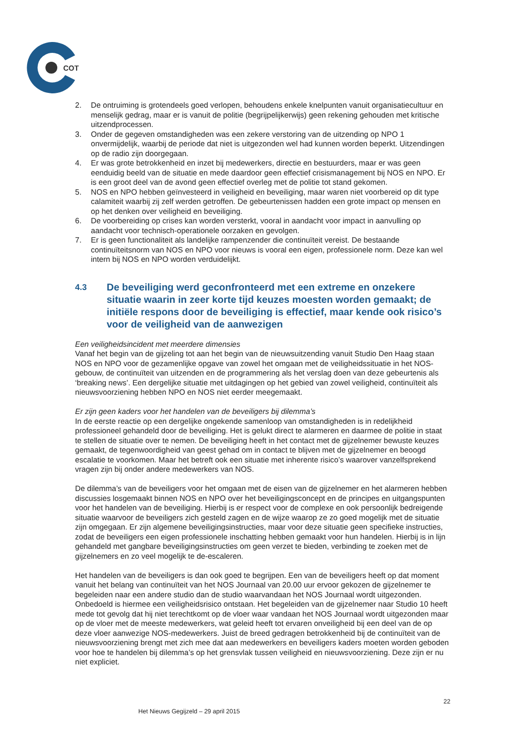COT
2. De ontruiming is grotendeels goed verlopen, behoudens enkele knelpunten vanuit organisatiecultuur en menselijk gedrag, maar er is vanuit de politie (begrijpelijkerwijs) geen rekening gehouden met kritische uitzendprocessen.
3. Onder de gegeven omstandigheden was een zekere verstoring van de uitzending op NPO 1 onvermijdelijk, waarbij de periode dat niet is uitgezonden wel had kunnen worden beperkt. Uitzendingen op de radio zijn doorgegaan.
4. Er was grote betrokkenheid en inzet bij medewerkers, directie en bestuurders, maar er was geen eenduidig beeld van de situatie en mede daardoor geen effectief crisismanagement bij NOS en NPO. Er is een groot deel van de avond geen effectief overleg met de politie tot stand gekomen.
5. NOS en NPO hebben geïnvesteerd in veiligheid en beveiliging, maar waren niet voorbereid op dit type calamiteit waarbij zij zelf werden getroffen. De gebeurtenissen hadden een grote impact op mensen en op het denken over veiligheid en beveiliging.
6. De voorbereiding op crises kan worden versterkt, vooral in aandacht voor impact in aanvulling op aandacht voor technisch-operationele oorzaken en gevolgen.
7. Er is geen functionaliteit als landelijke rampenzender die continuïteit vereist. De bestaande continuïteitsnorm van NOS en NPO voor nieuws is vooral een eigen, professionele norm. Deze kan wel intern bij NOS en NPO worden verduidelijkt.
4.3 De beveiliging werd geconfronteerd met een extreme en onzekere situatie waarin in zeer korte tijd keuzes moesten worden gemaakt; de initiële respons door de beveiliging is effectief, maar kende ook risico’s voor de veiligheid van de aanwezigen
Een veiligheidsincident met meerdere dimensies
Vanaf het begin van de gijzeling tot aan het begin van de nieuwsuitzending vanuit Studio Den Haag staan NOS en NPO voor de gezamenlijke opgave van zowel het omgaan met de veiligheidssituatie in het NOS-gebouw, de continuïteit van uitzenden en de programmering als het verslag doen van deze gebeurtenis als ‘breaking news’. Een dergelijke situatie met uitdagingen op het gebied van zowel veiligheid, continuïteit als nieuwsvoorziening hebben NPO en NOS niet eerder meegemaakt.
Er zijn geen kaders voor het handelen van de beveiligers bij dilemma’s
In de eerste reactie op een dergelijke ongekende samenloop van omstandigheden is in redelijkheid professioneel gehandeld door de beveiliging. Het is gelukt direct te alarmeren en daarmee de politie in staat te stellen de situatie over te nemen. De beveiliging heeft in het contact met de gijzelnemer bewuste keuzes gemaakt, de tegenwoordigheid van geest gehad om in contact te blijven met de gijzelnemer en beoogd escalatie te voorkomen. Maar het betreft ook een situatie met inherente risico’s waarover vanzelfsprekend vragen zijn bij onder andere medewerkers van NOS.
De dilemma’s van de beveiligers voor het omgaan met de eisen van de gijzelnemer en het alarmeren hebben discussies losgemaakt binnen NOS en NPO over het beveiligingsconcept en de principes en uitgangspunten voor het handelen van de beveiliging. Hierbij is er respect voor de complexe en ook persoonlijk bedreigende situatie waarvoor de beveiligers zich gesteld zagen en de wijze waarop ze zo goed mogelijk met de situatie zijn omgegaan. Er zijn algemene beveiligingsinstructies, maar voor deze situatie geen specifieke instructies, zodat de beveiligers een eigen professionele inschatting hebben gemaakt voor hun handelen. Hierbij is in lijn gehandeld met gangbare beveiligingsinstructies om geen verzet te bieden, verbinding te zoeken met de gijzelnemers en zo veel mogelijk te de-escaleren.
Het handelen van de beveiligers is dan ook goed te begrijpen. Een van de beveiligers heeft op dat moment vanuit het belang van continuïteit van het NOS Journaal van 20.00 uur ervoor gekozen de gijzelnemer te begeleiden naar een andere studio dan de studio waarvandaan het NOS Journaal wordt uitgezonden. Onbedoeld is hiermee een veiligheidsrisico ontstaan. Het begeleiden van de gijzelnemer naar Studio 10 heeft mede tot gevolg dat hij niet terechtkomt op de vloer waar vandaan het NOS Journaal wordt uitgezonden maar op de vloer met de meeste medewerkers, wat geleid heeft tot ervaren onveiligheid bij een deel van de op deze vloer aanwezige NOS-medewerkers. Juist de breed gedragen betrokkenheid bij de continuïteit van de nieuwsvoorziening brengt met zich mee dat aan medewerkers en beveiligers kaders moeten worden geboden voor hoe te handelen bij dilemma’s op het grensvlak tussen veiligheid en nieuwsvoorziening. Deze zijn er nu niet expliciet.
22
Het Nieuws Gegijzeld – 29 april 2015